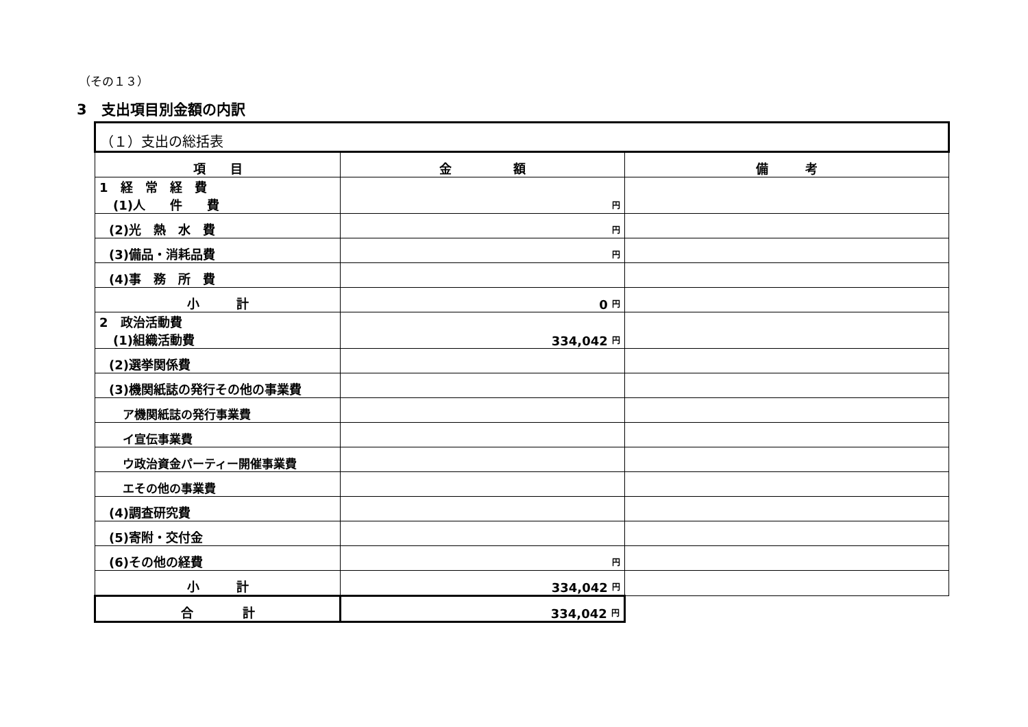（その１３）
3　支出項目別金額の内訳
| （１）支出の総括表 | | |
| --- | --- | --- |
| 項 目 | 金 額 | 備 考 |
| 1 経 常 経 費 (1)人 件 費 | 円 | |
| (2)光 熱 水 費 | 円 | |
| (3)備品・消耗品費 | 円 | |
| (4)事 務 所 費 | | |
| 小 計 | 0 円 | |
| 2 政治活動費 (1)組織活動費 | 334,042 円 | |
| (2)選挙関係費 | | |
| (3)機関紙誌の発行その他の事業費 | | |
| ア機関紙誌の発行事業費 | | |
| イ宣伝事業費 | | |
| ウ政治資金パーティー開催事業費 | | |
| エその他の事業費 | | |
| (4)調査研究費 | | |
| (5)寄附・交付金 | | |
| (6)その他の経費 | 円 | |
| 小 計 | 334,042 円 | |
| 合 計 | 334,042 円 | |